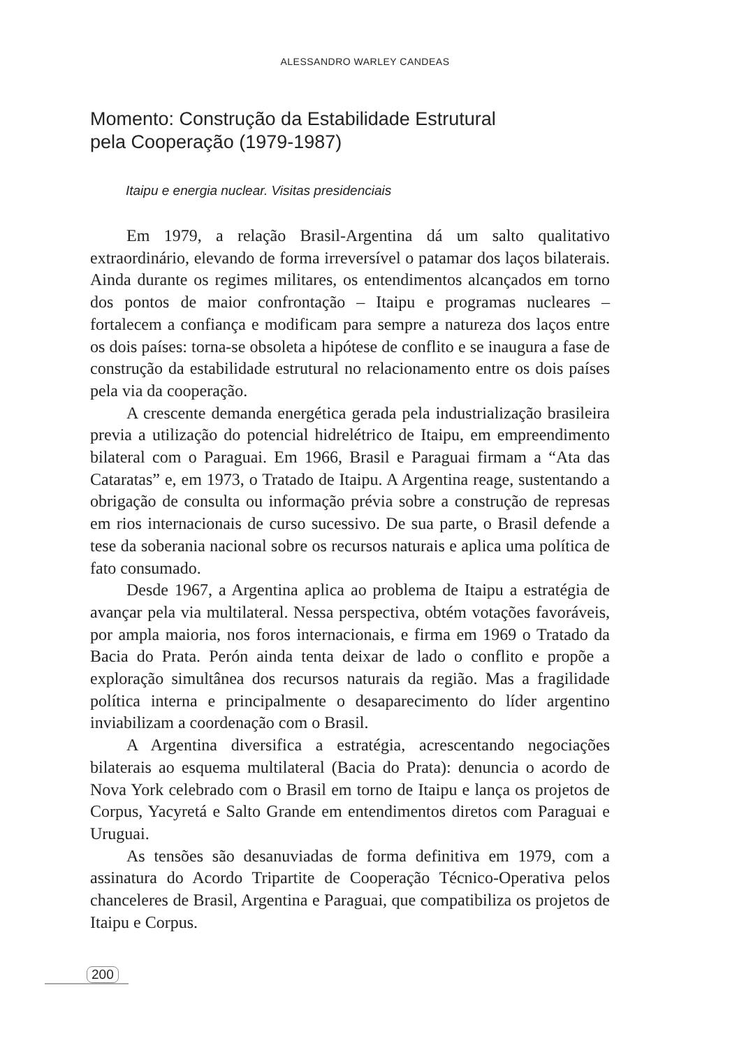ALESSANDRO WARLEY CANDEAS
Momento: Construção da Estabilidade Estrutural
pela Cooperação (1979-1987)
Itaipu e energia nuclear. Visitas presidenciais
Em 1979, a relação Brasil-Argentina dá um salto qualitativo extraordinário, elevando de forma irreversível o patamar dos laços bilaterais. Ainda durante os regimes militares, os entendimentos alcançados em torno dos pontos de maior confrontação – Itaipu e programas nucleares – fortalecem a confiança e modificam para sempre a natureza dos laços entre os dois países: torna-se obsoleta a hipótese de conflito e se inaugura a fase de construção da estabilidade estrutural no relacionamento entre os dois países pela via da cooperação.
A crescente demanda energética gerada pela industrialização brasileira previa a utilização do potencial hidrelétrico de Itaipu, em empreendimento bilateral com o Paraguai. Em 1966, Brasil e Paraguai firmam a “Ata das Cataratas” e, em 1973, o Tratado de Itaipu. A Argentina reage, sustentando a obrigação de consulta ou informação prévia sobre a construção de represas em rios internacionais de curso sucessivo. De sua parte, o Brasil defende a tese da soberania nacional sobre os recursos naturais e aplica uma política de fato consumado.
Desde 1967, a Argentina aplica ao problema de Itaipu a estratégia de avançar pela via multilateral. Nessa perspectiva, obtém votações favoráveis, por ampla maioria, nos foros internacionais, e firma em 1969 o Tratado da Bacia do Prata. Perón ainda tenta deixar de lado o conflito e propõe a exploração simultânea dos recursos naturais da região. Mas a fragilidade política interna e principalmente o desaparecimento do líder argentino inviabilizam a coordenação com o Brasil.
A Argentina diversifica a estratégia, acrescentando negociações bilaterais ao esquema multilateral (Bacia do Prata): denuncia o acordo de Nova York celebrado com o Brasil em torno de Itaipu e lança os projetos de Corpus, Yacyretá e Salto Grande em entendimentos diretos com Paraguai e Uruguai.
As tensões são desanuviadas de forma definitiva em 1979, com a assinatura do Acordo Tripartite de Cooperação Técnico-Operativa pelos chanceleres de Brasil, Argentina e Paraguai, que compatibiliza os projetos de Itaipu e Corpus.
200